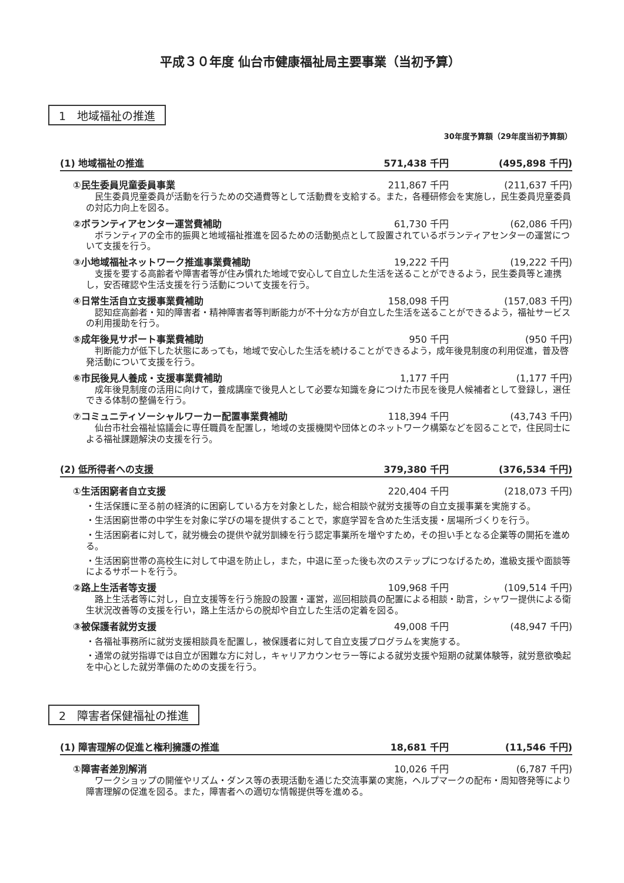平成３０年度 仙台市健康福祉局主要事業（当初予算）
1　地域福祉の推進
30年度予算額（29年度当初予算額）
(1) 地域福祉の推進 571,438 千円 (495,898 千円)
①民生委員児童委員事業 211,867 千円 (211,637 千円)
民生委員児童委員が活動を行うための交通費等として活動費を支給する。また，各種研修会を実施し，民生委員児童委員の対応力向上を図る。
②ボランティアセンター運営費補助 61,730 千円 (62,086 千円)
ボランティアの全市的振興と地域福祉推進を図るための活動拠点として設置されているボランティアセンターの運営について支援を行う。
③小地域福祉ネットワーク推進事業費補助 19,222 千円 (19,222 千円)
支援を要する高齢者や障害者等が住み慣れた地域で安心して自立した生活を送ることができるよう，民生委員等と連携し，安否確認や生活支援を行う活動について支援を行う。
④日常生活自立支援事業費補助 158,098 千円 (157,083 千円)
認知症高齢者・知的障害者・精神障害者等判断能力が不十分な方が自立した生活を送ることができるよう，福祉サービスの利用援助を行う。
⑤成年後見サポート事業費補助 950 千円 (950 千円)
判断能力が低下した状態にあっても，地域で安心した生活を続けることができるよう，成年後見制度の利用促進，普及啓発活動について支援を行う。
⑥市民後見人養成・支援事業費補助 1,177 千円 (1,177 千円)
成年後見制度の活用に向けて，養成講座で後見人として必要な知識を身につけた市民を後見人候補者として登録し，選任できる体制の整備を行う。
⑦コミュニティソーシャルワーカー配置事業費補助 118,394 千円 (43,743 千円)
仙台市社会福祉協議会に専任職員を配置し，地域の支援機関や団体とのネットワーク構築などを図ることで，住民同士による福祉課題解決の支援を行う。
(2) 低所得者への支援 379,380 千円 (376,534 千円)
①生活困窮者自立支援 220,404 千円 (218,073 千円)
・生活保護に至る前の経済的に困窮している方を対象とした，総合相談や就労支援等の自立支援事業を実施する。
・生活困窮世帯の中学生を対象に学びの場を提供することで，家庭学習を含めた生活支援・居場所づくりを行う。
・生活困窮者に対して，就労機会の提供や就労訓練を行う認定事業所を増やすため，その担い手となる企業等の開拓を進める。
・生活困窮世帯の高校生に対して中退を防止し，また，中退に至った後も次のステップにつなげるため，進級支援や面談等によるサポートを行う。
②路上生活者等支援 109,968 千円 (109,514 千円)
路上生活者等に対し，自立支援等を行う施設の設置・運営，巡回相談員の配置による相談・助言，シャワー提供による衛生状況改善等の支援を行い，路上生活からの脱却や自立した生活の定着を図る。
③被保護者就労支援 49,008 千円 (48,947 千円)
・各福祉事務所に就労支援相談員を配置し，被保護者に対して自立支援プログラムを実施する。
・通常の就労指導では自立が困難な方に対し，キャリアカウンセラー等による就労支援や短期の就業体験等，就労意欲喚起を中心とした就労準備のための支援を行う。
2　障害者保健福祉の推進
(1) 障害理解の促進と権利擁護の推進 18,681 千円 (11,546 千円)
①障害者差別解消 10,026 千円 (6,787 千円)
ワークショップの開催やリズム・ダンス等の表現活動を通じた交流事業の実施，ヘルプマークの配布・周知啓発等により障害理解の促進を図る。また，障害者への適切な情報提供等を進める。